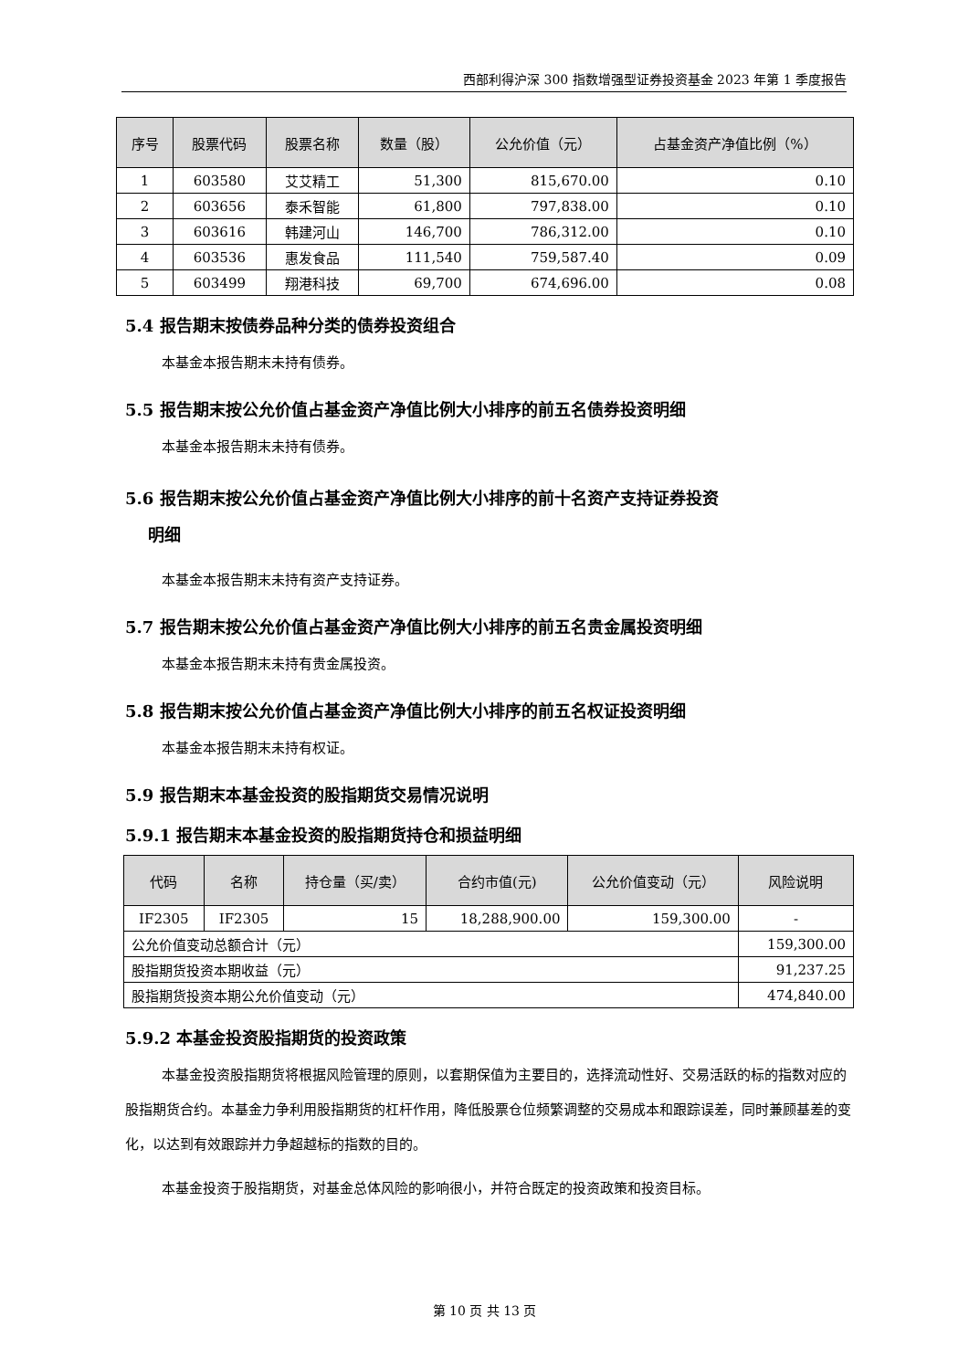西部利得沪深 300 指数增强型证券投资基金 2023 年第 1 季度报告
| 序号 | 股票代码 | 股票名称 | 数量（股） | 公允价值（元） | 占基金资产净值比例（%） |
| --- | --- | --- | --- | --- | --- |
| 1 | 603580 | 艾艾精工 | 51,300 | 815,670.00 | 0.10 |
| 2 | 603656 | 泰禾智能 | 61,800 | 797,838.00 | 0.10 |
| 3 | 603616 | 韩建河山 | 146,700 | 786,312.00 | 0.10 |
| 4 | 603536 | 惠发食品 | 111,540 | 759,587.40 | 0.09 |
| 5 | 603499 | 翔港科技 | 69,700 | 674,696.00 | 0.08 |
5.4 报告期末按债券品种分类的债券投资组合
本基金本报告期末未持有债券。
5.5 报告期末按公允价值占基金资产净值比例大小排序的前五名债券投资明细
本基金本报告期末未持有债券。
5.6 报告期末按公允价值占基金资产净值比例大小排序的前十名资产支持证券投资
明细
本基金本报告期末未持有资产支持证券。
5.7 报告期末按公允价值占基金资产净值比例大小排序的前五名贵金属投资明细
本基金本报告期末未持有贵金属投资。
5.8 报告期末按公允价值占基金资产净值比例大小排序的前五名权证投资明细
本基金本报告期末未持有权证。
5.9 报告期末本基金投资的股指期货交易情况说明
5.9.1 报告期末本基金投资的股指期货持仓和损益明细
| 代码 | 名称 | 持仓量（买/卖） | 合约市值(元) | 公允价值变动（元） | 风险说明 |
| --- | --- | --- | --- | --- | --- |
| IF2305 | IF2305 | 15 | 18,288,900.00 | 159,300.00 | - |
| 公允价值变动总额合计（元） | | | | | 159,300.00 |
| 股指期货投资本期收益（元） | | | | | 91,237.25 |
| 股指期货投资本期公允价值变动（元） | | | | | 474,840.00 |
5.9.2 本基金投资股指期货的投资政策
本基金投资股指期货将根据风险管理的原则，以套期保值为主要目的，选择流动性好、交易活跃的标的指数对应的股指期货合约。本基金力争利用股指期货的杠杆作用，降低股票仓位频繁调整的交易成本和跟踪误差，同时兼顾基差的变化，以达到有效跟踪并力争超越标的指数的目的。
本基金投资于股指期货，对基金总体风险的影响很小，并符合既定的投资政策和投资目标。
第 10 页 共 13 页